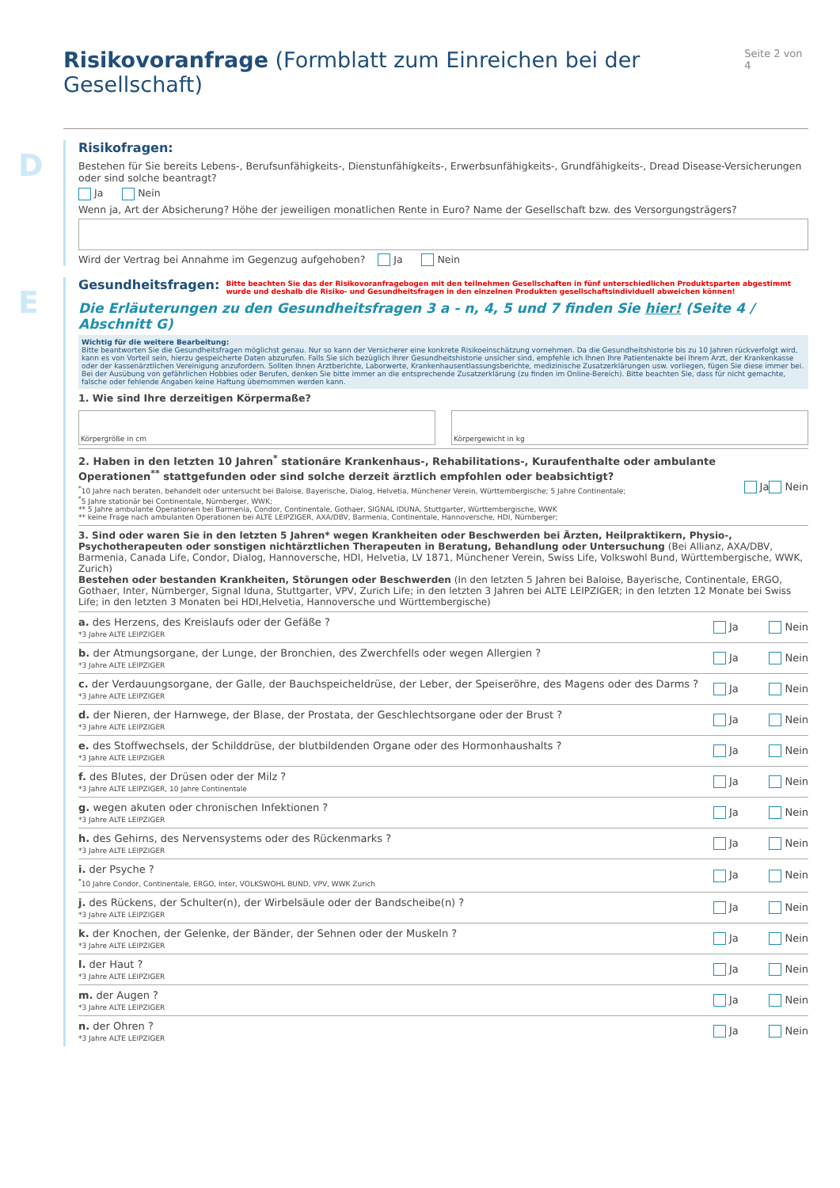Risikovoranfrage (Formblatt zum Einreichen bei der Gesellschaft) Seite 2 von 4
D
Risikofragen:
Bestehen für Sie bereits Lebens-, Berufsunfähigkeits-, Dienstunfähigkeits-, Erwerbsunfähigkeits-, Grundfähigkeits-, Dread Disease-Versicherungen oder sind solche beantragt?
Ja Nein
Wenn ja, Art der Absicherung? Höhe der jeweiligen monatlichen Rente in Euro? Name der Gesellschaft bzw. des Versorgungsträgers?
Wird der Vertrag bei Annahme im Gegenzug aufgehoben? Ja Nein
E
Gesundheitsfragen:
Bitte beachten Sie das der Risikovoranfragebogen mit den teilnehmen Gesellschaften in fünf unterschiedlichen Produktsparten abgestimmt wurde und deshalb die Risiko- und Gesundheitsfragen in den einzelnen Produkten gesellschaftsindividuell abweichen können!
Die Erläuterungen zu den Gesundheitsfragen 3 a - n, 4, 5 und 7 finden Sie hier! (Seite 4 / Abschnitt G)
Wichtig für die weitere Bearbeitung:
Bitte beantworten Sie die Gesundheitsfragen möglichst genau. Nur so kann der Versicherer eine konkrete Risikoeinschätzung vornehmen. Da die Gesundheitshistorie bis zu 10 Jahren rückverfolgt wird, kann es von Vorteil sein, hierzu gespeicherte Daten abzurufen. Falls Sie sich bezüglich Ihrer Gesundheitshistorie unsicher sind, empfehle ich Ihnen Ihre Patientenakte bei Ihrem Arzt, der Krankenkasse oder der kassenärztlichen Vereinigung anzufordern. Sollten Ihnen Arztberichte, Laborwerte, Krankenhausentlassungsberichte, medizinische Zusatzerklärungen usw. vorliegen, fügen Sie diese immer bei. Bei der Ausübung von gefährlichen Hobbies oder Berufen, denken Sie bitte immer an die entsprechende Zusatzerklärung (zu finden im Online-Bereich). Bitte beachten Sie, dass für nicht gemachte, falsche oder fehlende Angaben keine Haftung übernommen werden kann.
1. Wie sind Ihre derzeitigen Körpermaße?
Körpergröße in cm Körpergewicht in kg
2. Haben in den letzten 10 Jahren<sup>*</sup> stationäre Krankenhaus-, Rehabilitations-, Kuraufenthalte oder ambulante Operationen<sup>**</sup> stattgefunden oder sind solche derzeit ärztlich empfohlen oder beabsichtigt?
<sup>*</sup>10 Jahre nach beraten, behandelt oder untersucht bei Baloise, Bayerische, Dialog, Helvetia, Münchener Verein, Württembergische; 5 Jahre Continentale;
<sup>*</sup> 5 Jahre stationär bei Continentale, Nürnberger, WWK;
** 5 Jahre ambulante Operationen bei Barmenia, Condor, Continentale, Gothaer, SIGNAL IDUNA, Stuttgarter, Württembergische, WWK
** keine Frage nach ambulanten Operationen bei ALTE LEIPZIGER, AXA/DBV, Barmenia, Continentale, Hannoversche, HDI, Nürnberger;
Ja Nein
3. Sind oder waren Sie in den letzten 5 Jahren* wegen Krankheiten oder Beschwerden bei Ärzten, Heilpraktikern, Physio-, Psychotherapeuten oder sonstigen nichtärztlichen Therapeuten in Beratung, Behandlung oder Untersuchung (Bei Allianz, AXA/DBV, Barmenia, Canada Life, Condor, Dialog, Hannoversche, HDI, Helvetia, LV 1871, Münchener Verein, Swiss Life, Volkswohl Bund, Württembergische, WWK, Zurich)
Bestehen oder bestanden Krankheiten, Störungen oder Beschwerden (In den letzten 5 Jahren bei Baloise, Bayerische, Continentale, ERGO, Gothaer, Inter, Nürnberger, Signal Iduna, Stuttgarter, VPV, Zurich Life; in den letzten 3 Jahren bei ALTE LEIPZIGER; in den letzten 12 Monate bei Swiss Life; in den letzten 3 Monaten bei HDI,Helvetia, Hannoversche und Württembergische)
a. des Herzens, des Kreislaufs oder der Gefäße ?
*3 Jahre ALTE LEIPZIGER
Ja Nein
b. der Atmungsorgane, der Lunge, der Bronchien, des Zwerchfells oder wegen Allergien ?
*3 Jahre ALTE LEIPZIGER
Ja Nein
c. der Verdauungsorgane, der Galle, der Bauchspeicheldrüse, der Leber, der Speiseröhre, des Magens oder des Darms ?
*3 Jahre ALTE LEIPZIGER
Ja Nein
d. der Nieren, der Harnwege, der Blase, der Prostata, der Geschlechtsorgane oder der Brust ?
*3 Jahre ALTE LEIPZIGER
Ja Nein
e. des Stoffwechsels, der Schilddrüse, der blutbildenden Organe oder des Hormonhaushalts ?
*3 Jahre ALTE LEIPZIGER
Ja Nein
f. des Blutes, der Drüsen oder der Milz ?
*3 Jahre ALTE LEIPZIGER, 10 Jahre Continentale
Ja Nein
g. wegen akuten oder chronischen Infektionen ?
*3 Jahre ALTE LEIPZIGER
Ja Nein
h. des Gehirns, des Nervensystems oder des Rückenmarks ?
*3 Jahre ALTE LEIPZIGER
Ja Nein
i. der Psyche ?
<sup>*</sup>10 Jahre Condor, Continentale, ERGO, Inter, VOLKSWOHL BUND, VPV, WWK Zurich
Ja Nein
j. des Rückens, der Schulter(n), der Wirbelsäule oder der Bandscheibe(n) ?
*3 Jahre ALTE LEIPZIGER
Ja Nein
k. der Knochen, der Gelenke, der Bänder, der Sehnen oder der Muskeln ?
*3 Jahre ALTE LEIPZIGER
Ja Nein
l. der Haut ?
*3 Jahre ALTE LEIPZIGER
Ja Nein
m. der Augen ?
*3 Jahre ALTE LEIPZIGER
Ja Nein
n. der Ohren ?
*3 Jahre ALTE LEIPZIGER
Ja Nein